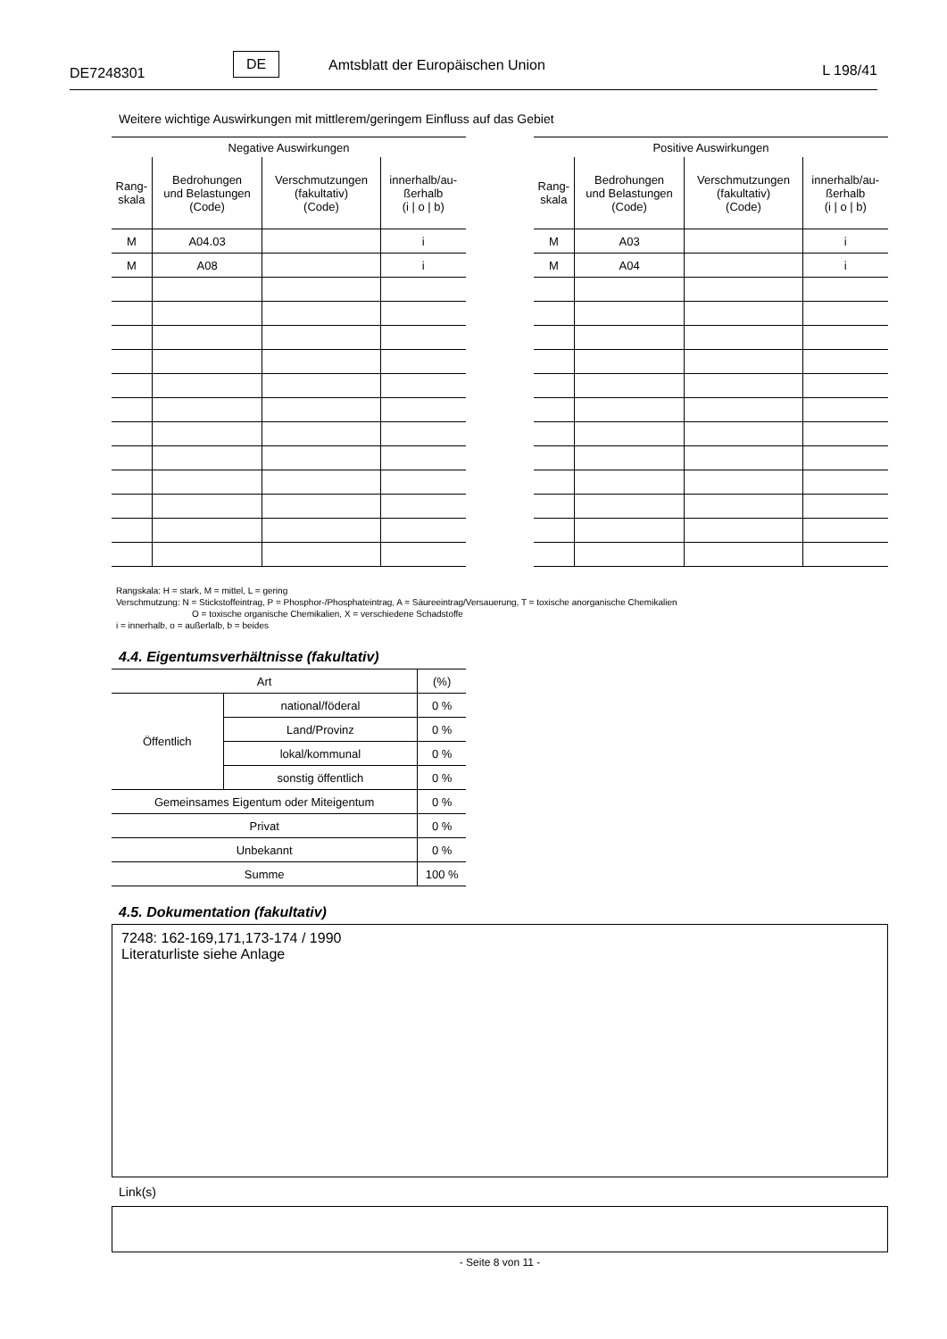DE7248301
DE Amtsblatt der Europäischen Union L 198/41
Weitere wichtige Auswirkungen mit mittlerem/geringem Einfluss auf das Gebiet
| Negative Auswirkungen | | | |
| --- | --- | --- | --- |
| Rang- skala | Bedrohungen und Belastungen (Code) | Verschmutzungen (fakultativ) (Code) | innerhalb/au- ßerhalb (i / o / b) |
| M | A04.03 | | i |
| M | A08 | | i |
| Positive Auswirkungen | | | |
| --- | --- | --- | --- |
| Rang- skala | Bedrohungen und Belastungen (Code) | Verschmutzungen (fakultativ) (Code) | innerhalb/au- ßerhalb (i / o / b) |
| M | A03 | | i |
| M | A04 | | i |
Rangskala: H = stark, M = mittel, L = gering
Verschmutzung: N = Stickstoffeintrag, P = Phosphor-/Phosphateintrag, A = Säureeintrag/Versauerung, T = toxische anorganische Chemikalien
O = toxische organische Chemikalien, X = verschiedene Schadstoffe
i = innerhalb, o = außerlalb, b = beides
4.4. Eigentumsverhältnisse (fakultativ)
| Art | | (%) |
| Öffentlich | national/föderal | 0 % |
| | Land/Provinz | 0 % |
| | lokal/kommunal | 0 % |
| | sonstig öffentlich | 0 % |
| Gemeinsames Eigentum oder Miteigentum | | 0 % |
| Privat | | 0 % |
| Unbekannt | | 0 % |
| Summe | | 100 % |
4.5. Dokumentation (fakultativ)
7248: 162-169,171,173-174 / 1990
Literaturliste siehe Anlage
Link(s)
- Seite 8 von 11 -